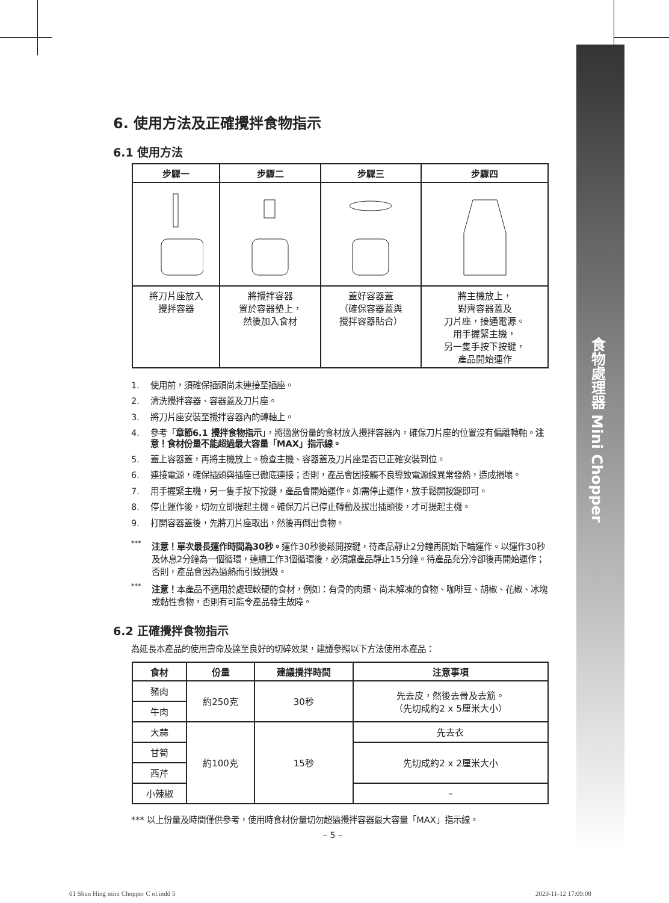食物處理器 Mini Chopper
6. 使用方法及正確攪拌食物指示
6.1 使用方法
| 步驟一 | 步驟二 | 步驟三 | 步驟四 |
| --- | --- | --- | --- |
| 將刀片座放入 攪拌容器 | 將攪拌容器 置於容器墊上， 然後加入食材 | 蓋好容器蓋 （確保容器蓋與 攪拌容器貼合） | 將主機放上， 對齊容器蓋及 刀片座，接通電源。 用手握緊主機， 另一隻手按下按鍵， 產品開始運作 |
1. 使用前，須確保插頭尚未連接至插座。
2. 清洗攪拌容器、容器蓋及刀片座。
3. 將刀片座安裝至攪拌容器內的轉軸上。
4. 參考「章節6.1 攪拌食物指示」，將適當份量的食材放入攪拌容器內，確保刀片座的位置沒有偏離轉軸。注意！食材份量不能超過最大容量「MAX」指示線。
5. 蓋上容器蓋，再將主機放上。檢查主機、容器蓋及刀片座是否已正確安裝到位。
6. 連接電源，確保插頭與插座已徹底連接；否則，產品會因接觸不良導致電源線異常發熱，造成損壞。
7. 用手握緊主機，另一隻手按下按鍵，產品會開始運作。如需停止運作，放手鬆開按鍵即可。
8. 停止運作後，切勿立即提起主機。確保刀片已停止轉動及拔出插頭後，才可提起主機。
9. 打開容器蓋後，先將刀片座取出，然後再倒出食物。
*** 注意！單次最長運作時間為30秒。運作30秒後鬆開按鍵，待產品靜止2分鐘再開始下輪運作。以運作30秒及休息2分鐘為一個循環，連續工作3個循環後，必須讓產品靜止15分鐘。待產品充分冷卻後再開始運作；否則，產品會因為過熱而引致損毀。
*** 注意！本產品不適用於處理較硬的食材，例如：有骨的肉類、尚未解凍的食物、咖啡豆、胡椒、花椒、冰塊或黏性食物，否則有可能令產品發生故障。
6.2 正確攪拌食物指示
為延長本產品的使用壽命及達至良好的切碎效果，建議參照以下方法使用本產品：
| 食材 | 份量 | 建議攪拌時間 | 注意事項 |
| --- | --- | --- | --- |
| 豬肉 | 約250克 | 30秒 | 先去皮，然後去骨及去筋。 （先切成約2 x 5厘米大小） |
| 牛肉 | | | |
| 大蒜 | 約100克 | 15秒 | 先去衣 |
| 甘筍 | | | 先切成約2 x 2厘米大小 |
| 西芹 | | | |
| 小辣椒 | | | – |
*** 以上份量及時間僅供參考，使用時食材份量切勿超過攪拌容器最大容量「MAX」指示線。
– 5 –
01 Shun Hing mini Chopper C ol.indd 5
2020-11-12 17:09:08